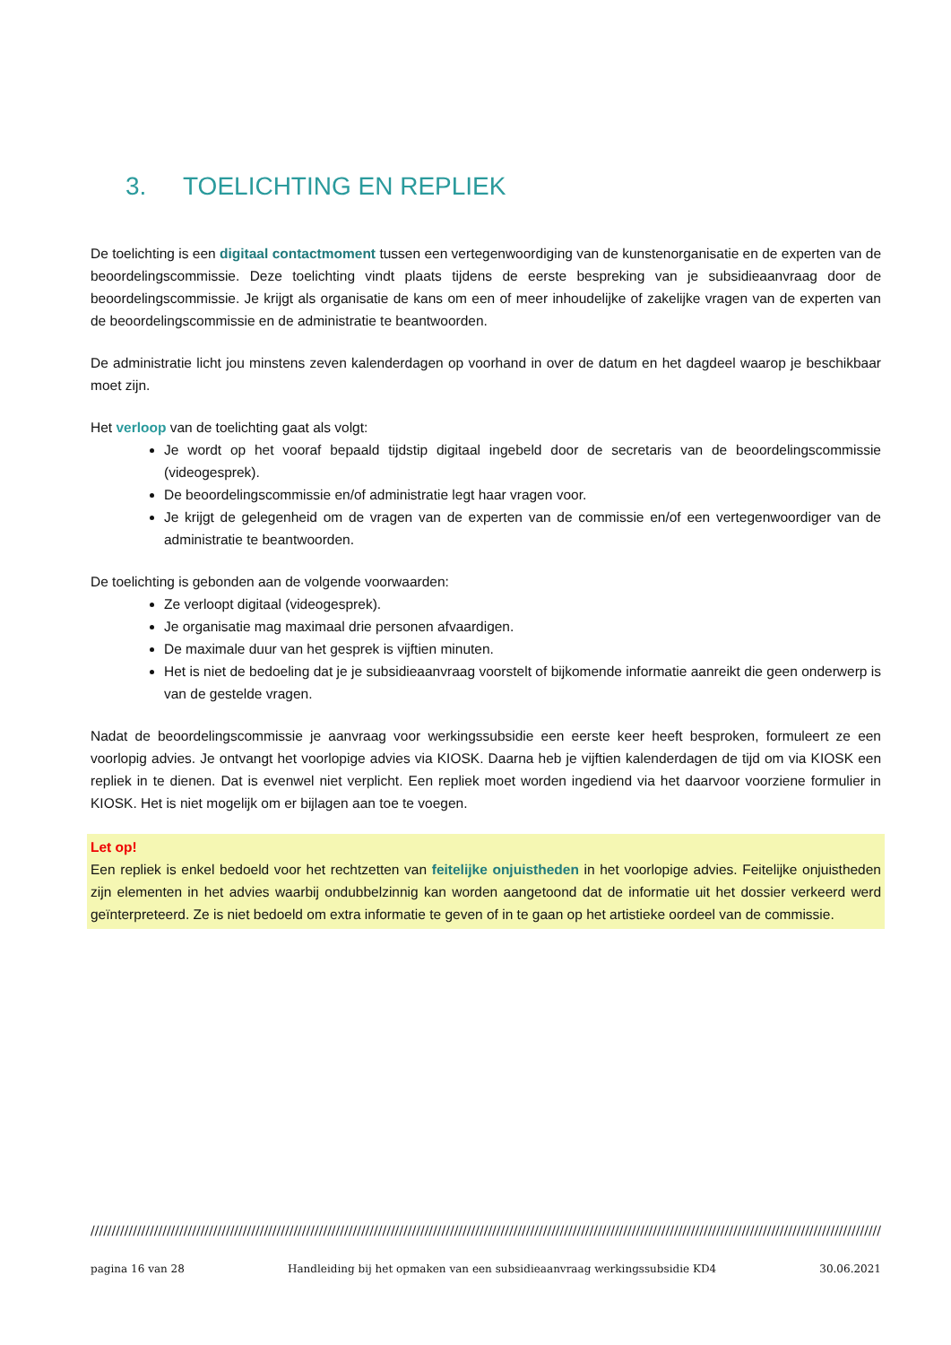3. TOELICHTING EN REPLIEK
De toelichting is een digitaal contactmoment tussen een vertegenwoordiging van de kunstenorganisatie en de experten van de beoordelingscommissie. Deze toelichting vindt plaats tijdens de eerste bespreking van je subsidieaanvraag door de beoordelingscommissie. Je krijgt als organisatie de kans om een of meer inhoudelijke of zakelijke vragen van de experten van de beoordelingscommissie en de administratie te beantwoorden.
De administratie licht jou minstens zeven kalenderdagen op voorhand in over de datum en het dagdeel waarop je beschikbaar moet zijn.
Het verloop van de toelichting gaat als volgt:
Je wordt op het vooraf bepaald tijdstip digitaal ingebeld door de secretaris van de beoordelingscommissie (videogesprek).
De beoordelingscommissie en/of administratie legt haar vragen voor.
Je krijgt de gelegenheid om de vragen van de experten van de commissie en/of een vertegenwoordiger van de administratie te beantwoorden.
De toelichting is gebonden aan de volgende voorwaarden:
Ze verloopt digitaal (videogesprek).
Je organisatie mag maximaal drie personen afvaardigen.
De maximale duur van het gesprek is vijftien minuten.
Het is niet de bedoeling dat je je subsidieaanvraag voorstelt of bijkomende informatie aanreikt die geen onderwerp is van de gestelde vragen.
Nadat de beoordelingscommissie je aanvraag voor werkingssubsidie een eerste keer heeft besproken, formuleert ze een voorlopig advies. Je ontvangt het voorlopige advies via KIOSK. Daarna heb je vijftien kalenderdagen de tijd om via KIOSK een repliek in te dienen. Dat is evenwel niet verplicht. Een repliek moet worden ingediend via het daarvoor voorziene formulier in KIOSK. Het is niet mogelijk om er bijlagen aan toe te voegen.
Let op!
Een repliek is enkel bedoeld voor het rechtzetten van feitelijke onjuistheden in het voorlopige advies. Feitelijke onjuistheden zijn elementen in het advies waarbij ondubbelzinnig kan worden aangetoond dat de informatie uit het dossier verkeerd werd geïnterpreteerd. Ze is niet bedoeld om extra informatie te geven of in te gaan op het artistieke oordeel van de commissie.
////////////////////////////////////////////////////////////////////////////////////////////////////////////////////////////////////////////////////////////////////////////////////////////////
pagina 16 van 28 Handleiding bij het opmaken van een subsidieaanvraag werkingssubsidie KD4 30.06.2021